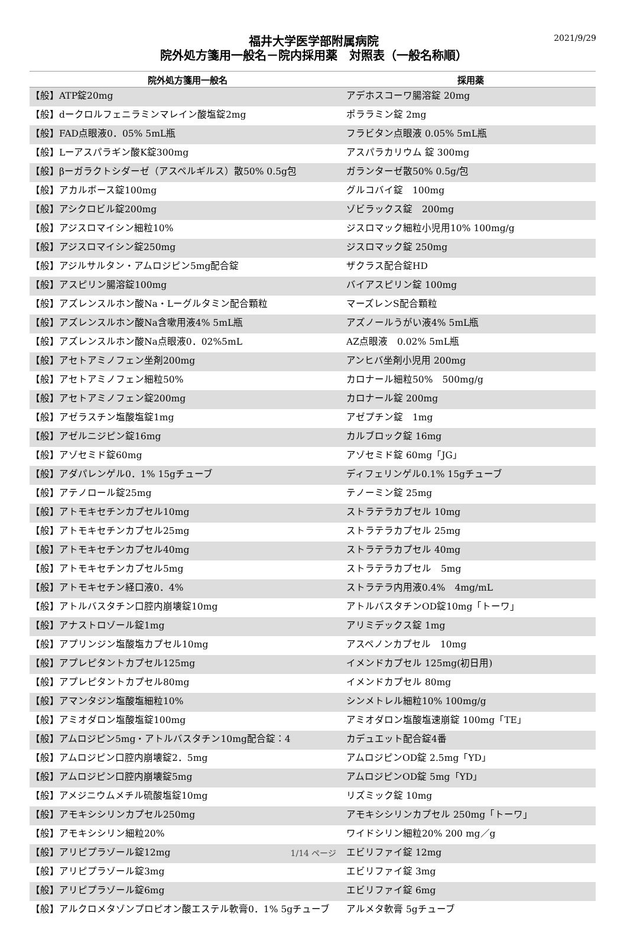2021/9/29
福井大学医学部附属病院
院外処方箋用一般名－院内採用薬　対照表（一般名称順）
| 院外処方箋用一般名 | 採用薬 |
| --- | --- |
| 【般】ATP錠20mg | アデホスコーワ腸溶錠 20mg |
| 【般】dークロルフェニラミンマレイン酸塩錠2mg | ポララミン錠 2mg |
| 【般】FAD点眼液0．05% 5mL瓶 | フラビタン点眼液 0.05% 5mL瓶 |
| 【般】Lーアスパラギン酸K錠300mg | アスパラカリウム 錠 300mg |
| 【般】βーガラクトシダーゼ（アスペルギルス）散50% 0.5g包 | ガランターゼ散50% 0.5g/包 |
| 【般】アカルボース錠100mg | グルコバイ錠 100mg |
| 【般】アシクロビル錠200mg | ゾビラックス錠 200mg |
| 【般】アジスロマイシン細粒10% | ジスロマック細粒小児用10% 100mg/g |
| 【般】アジスロマイシン錠250mg | ジスロマック錠 250mg |
| 【般】アジルサルタン・アムロジピン5mg配合錠 | ザクラス配合錠HD |
| 【般】アスピリン腸溶錠100mg | バイアスピリン錠 100mg |
| 【般】アズレンスルホン酸Na・Lーグルタミン配合顆粒 | マーズレンS配合顆粒 |
| 【般】アズレンスルホン酸Na含嗽用液4% 5mL瓶 | アズノールうがい液4% 5mL瓶 |
| 【般】アズレンスルホン酸Na点眼液0．02%5mL | AZ点眼液 0.02% 5mL瓶 |
| 【般】アセトアミノフェン坐剤200mg | アンヒバ坐剤小児用 200mg |
| 【般】アセトアミノフェン細粒50% | カロナール細粒50% 500mg/g |
| 【般】アセトアミノフェン錠200mg | カロナール錠 200mg |
| 【般】アゼラスチン塩酸塩錠1mg | アゼプチン錠 1mg |
| 【般】アゼルニジピン錠16mg | カルブロック錠 16mg |
| 【般】アゾセミド錠60mg | アゾセミド錠 60mg「JG」 |
| 【般】アダパレンゲル0．1% 15gチューブ | ディフェリンゲル0.1% 15gチューブ |
| 【般】アテノロール錠25mg | テノーミン錠 25mg |
| 【般】アトモキセチンカプセル10mg | ストラテラカプセル 10mg |
| 【般】アトモキセチンカプセル25mg | ストラテラカプセル 25mg |
| 【般】アトモキセチンカプセル40mg | ストラテラカプセル 40mg |
| 【般】アトモキセチンカプセル5mg | ストラテラカプセル 5mg |
| 【般】アトモキセチン経口液0．4% | ストラテラ内用液0.4% 4mg/mL |
| 【般】アトルバスタチン口腔内崩壊錠10mg | アトルバスタチンOD錠10mg「トーワ」 |
| 【般】アナストロゾール錠1mg | アリミデックス錠 1mg |
| 【般】アプリンジン塩酸塩カプセル10mg | アスペノンカプセル 10mg |
| 【般】アプレピタントカプセル125mg | イメンドカプセル 125mg(初日用) |
| 【般】アプレピタントカプセル80mg | イメンドカプセル 80mg |
| 【般】アマンタジン塩酸塩細粒10% | シンメトレル細粒10% 100mg/g |
| 【般】アミオダロン塩酸塩錠100mg | アミオダロン塩酸塩速崩錠 100mg「TE」 |
| 【般】アムロジピン5mg・アトルバスタチン10mg配合錠：4 | カデュエット配合錠4番 |
| 【般】アムロジピン口腔内崩壊錠2．5mg | アムロジピンOD錠 2.5mg「YD」 |
| 【般】アムロジピン口腔内崩壊錠5mg | アムロジピンOD錠 5mg「YD」 |
| 【般】アメジニウムメチル硫酸塩錠10mg | リズミック錠 10mg |
| 【般】アモキシシリンカプセル250mg | アモキシシリンカプセル 250mg「トーワ」 |
| 【般】アモキシシリン細粒20% | ワイドシリン細粒20% 200 mg／g |
| 【般】アリピプラゾール錠12mg | エビリファイ錠 12mg |
| 【般】アリピプラゾール錠3mg | エビリファイ錠 3mg |
| 【般】アリピプラゾール錠6mg | エビリファイ錠 6mg |
| 【般】アルクロメタゾンプロピオン酸エステル軟膏0．1% 5gチューブ | アルメタ軟膏 5gチューブ |
1/14 ページ